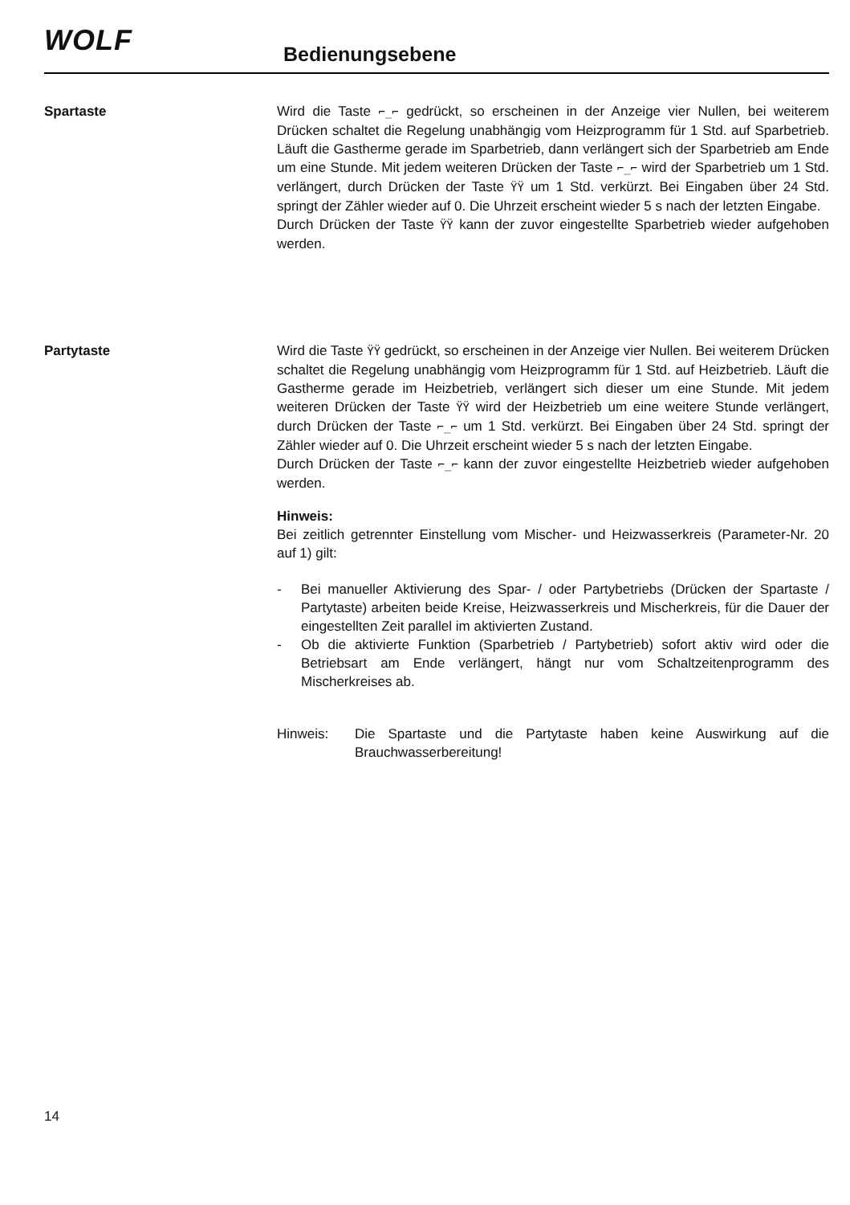WOLF Bedienungsebene
Spartaste Wird die Taste ⌐_⌐ gedrückt, so erscheinen in der Anzeige vier Nullen, bei weiterem Drücken schaltet die Regelung unabhängig vom Heizprogramm für 1 Std. auf Sparbetrieb. Läuft die Gastherme gerade im Sparbetrieb, dann verlängert sich der Sparbetrieb am Ende um eine Stunde. Mit jedem weiteren Drücken der Taste ⌐_⌐ wird der Sparbetrieb um 1 Std. verlängert, durch Drücken der Taste ΫΫ um 1 Std. verkürzt. Bei Eingaben über 24 Std. springt der Zähler wieder auf 0. Die Uhrzeit erscheint wieder 5 s nach der letzten Eingabe.
Durch Drücken der Taste ΫΫ kann der zuvor eingestellte Sparbetrieb wieder aufgehoben werden.
Partytaste Wird die Taste ΫΫ gedrückt, so erscheinen in der Anzeige vier Nullen. Bei weiterem Drücken schaltet die Regelung unabhängig vom Heizprogramm für 1 Std. auf Heizbetrieb. Läuft die Gastherme gerade im Heizbetrieb, verlängert sich dieser um eine Stunde. Mit jedem weiteren Drücken der Taste ΫΫ wird der Heizbetrieb um eine weitere Stunde verlängert, durch Drücken der Taste ⌐_⌐ um 1 Std. verkürzt. Bei Eingaben über 24 Std. springt der Zähler wieder auf 0. Die Uhrzeit erscheint wieder 5 s nach der letzten Eingabe.
Durch Drücken der Taste ⌐_⌐ kann der zuvor eingestellte Heizbetrieb wieder aufgehoben werden.
Hinweis:
Bei zeitlich getrennter Einstellung vom Mischer- und Heizwasserkreis (Parameter-Nr. 20 auf 1) gilt:
- Bei manueller Aktivierung des Spar- / oder Partybetriebs (Drücken der Spartaste / Partytaste) arbeiten beide Kreise, Heizwasserkreis und Mischerkreis, für die Dauer der eingestellten Zeit parallel im aktivierten Zustand.
- Ob die aktivierte Funktion (Sparbetrieb / Partybetrieb) sofort aktiv wird oder die Betriebsart am Ende verlängert, hängt nur vom Schaltzeitenprogramm des Mischerkreises ab.
Hinweis: Die Spartaste und die Partytaste haben keine Auswirkung auf die Brauchwasserbereitung!
14